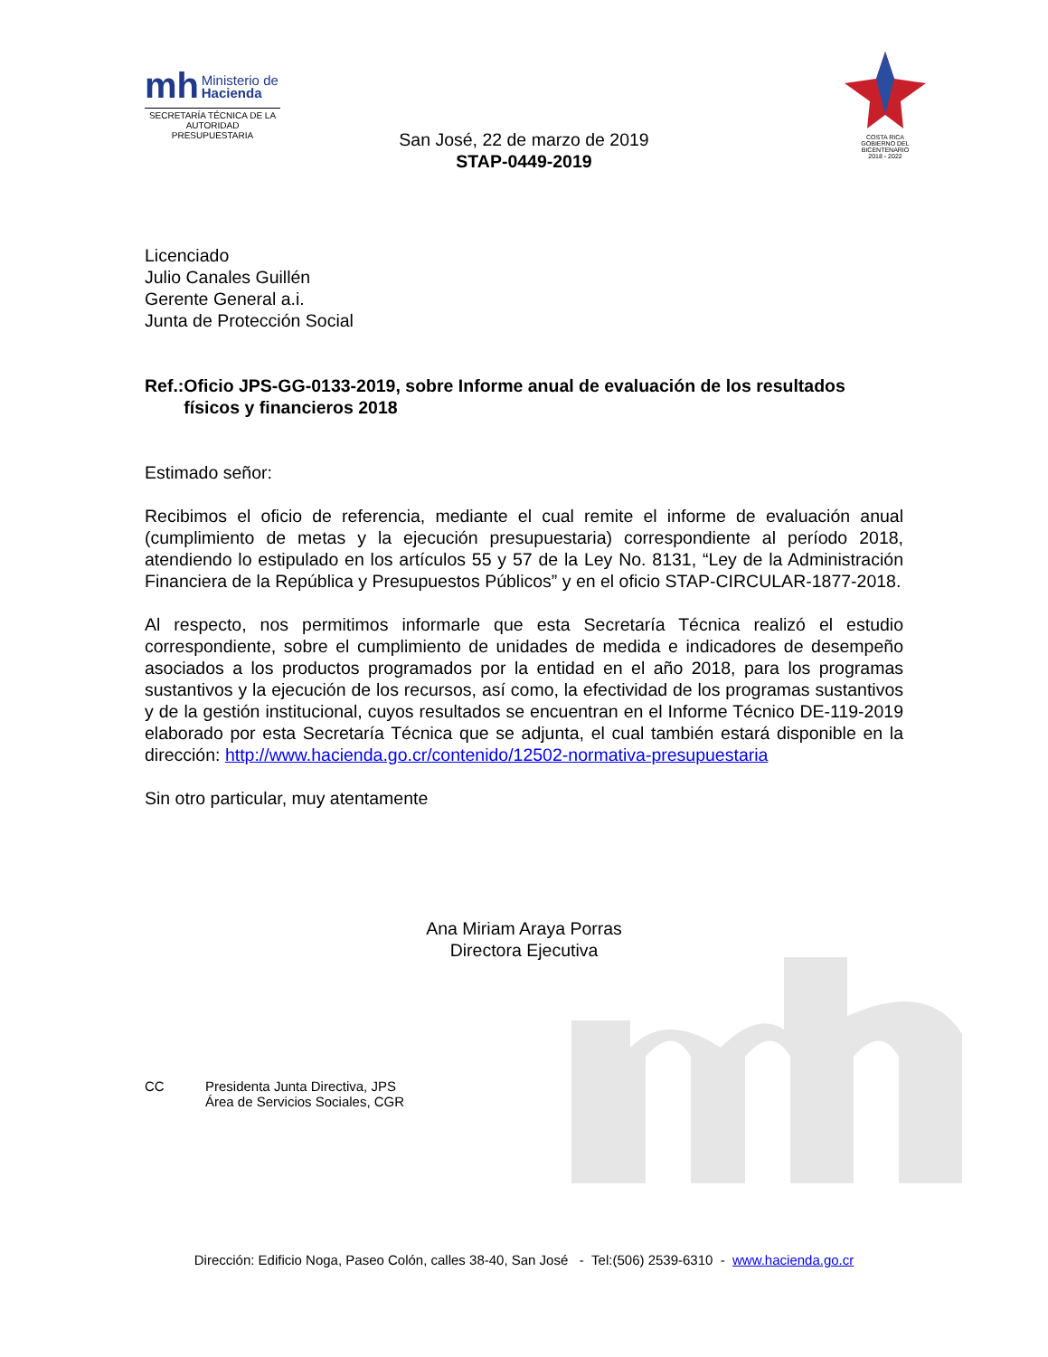mh Ministerio de
Hacienda
SECRETARÍA TÉCNICA DE LA
AUTORIDAD PRESUPUESTARIA
COSTA RICA
GOBIERNO DEL BICENTENARIO
2018 - 2022
San José, 22 de marzo de 2019
STAP-0449-2019
Licenciado
Julio Canales Guillén
Gerente General a.i.
Junta de Protección Social
Ref.:
Oficio JPS-GG-0133-2019, sobre Informe anual de evaluación de los resultados físicos y financieros 2018
Estimado señor:
Recibimos el oficio de referencia, mediante el cual remite el informe de evaluación anual (cumplimiento de metas y la ejecución presupuestaria) correspondiente al período 2018, atendiendo lo estipulado en los artículos 55 y 57 de la Ley No. 8131, “Ley de la Administración Financiera de la República y Presupuestos Públicos” y en el oficio STAP-CIRCULAR-1877-2018.
Al respecto, nos permitimos informarle que esta Secretaría Técnica realizó el estudio correspondiente, sobre el cumplimiento de unidades de medida e indicadores de desempeño asociados a los productos programados por la entidad en el año 2018, para los programas sustantivos y la ejecución de los recursos, así como, la efectividad de los programas sustantivos y de la gestión institucional, cuyos resultados se encuentran en el Informe Técnico DE-119-2019 elaborado por esta Secretaría Técnica que se adjunta, el cual también estará disponible en la dirección: http://www.hacienda.go.cr/contenido/12502-normativa-presupuestaria
Sin otro particular, muy atentamente
Ana Miriam Araya Porras
Directora Ejecutiva
CC Presidenta Junta Directiva, JPS
Área de Servicios Sociales, CGR
Dirección: Edificio Noga, Paseo Colón, calles 38-40, San José - Tel:(506) 2539-6310 - www.hacienda.go.cr